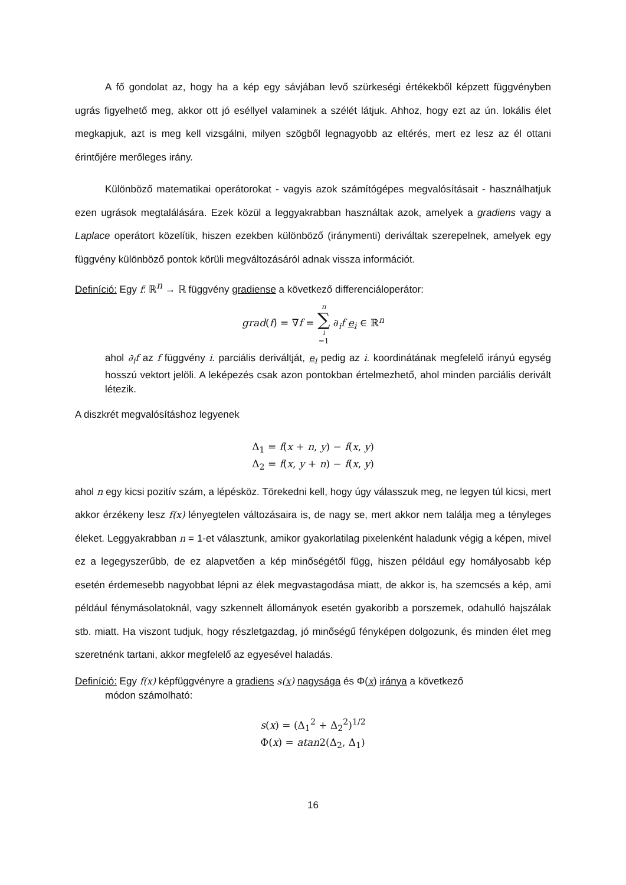A fő gondolat az, hogy ha a kép egy sávjában levő szürkeségi értékekből képzett függvényben ugrás figyelhető meg, akkor ott jó eséllyel valaminek a szélét látjuk. Ahhoz, hogy ezt az ún. lokális élet megkapjuk, azt is meg kell vizsgálni, milyen szögből legnagyobb az eltérés, mert ez lesz az él ottani érintőjére merőleges irány.
Különböző matematikai operátorokat - vagyis azok számítógépes megvalósításait - használhatjuk ezen ugrások megtalálására. Ezek közül a leggyakrabban használtak azok, amelyek a gradiens vagy a Laplace operátort közelítik, hiszen ezekben különböző (iránymenti) deriváltak szerepelnek, amelyek egy függvény különböző pontok körüli megváltozásáról adnak vissza információt.
Definíció: Egy f: ℝ<sup>n</sup> → ℝ függvény gradiense a következő differenciáloperátor:
grad(f) = ∇f = n ∑ i =1 ∂<sub>i</sub>f e<sub>i</sub> ∈ ℝ<sup>n</sup>
ahol ∂<sub>i</sub>f az f függvény i. parciális deriváltját, e<sub>i</sub> pedig az i. koordinátának megfelelő irányú egység hosszú vektort jelöli. A leképezés csak azon pontokban értelmezhető, ahol minden parciális derivált létezik.
A diszkrét megvalósításhoz legyenek
Δ<sub>1</sub> = f(x + n, y) − f(x, y)
Δ<sub>2</sub> = f(x, y + n) − f(x, y)
ahol n egy kicsi pozitív szám, a lépésköz. Törekedni kell, hogy úgy válasszuk meg, ne legyen túl kicsi, mert akkor érzékeny lesz f(x) lényegtelen változásaira is, de nagy se, mert akkor nem találja meg a tényleges éleket. Leggyakrabban n = 1-et választunk, amikor gyakorlatilag pixelenként haladunk végig a képen, mivel ez a legegyszerűbb, de ez alapvetően a kép minőségétől függ, hiszen például egy homályosabb kép esetén érdemesebb nagyobbat lépni az élek megvastagodása miatt, de akkor is, ha szemcsés a kép, ami például fénymásolatoknál, vagy szkennelt állományok esetén gyakoribb a porszemek, odahulló hajszálak stb. miatt. Ha viszont tudjuk, hogy részletgazdag, jó minőségű fényképen dolgozunk, és minden élet meg szeretnénk tartani, akkor megfelelő az egyesével haladás.
Definíció: Egy f(x) képfüggvényre a gradiens s(x) nagysága és Φ(x) iránya a következő
módon számolható:
s(x) = (Δ<sub>1</sub><sup>2</sup> + Δ<sub>2</sub><sup>2</sup>)<sup>1/2</sup>
Φ(x) = atan2(Δ<sub>2</sub>, Δ<sub>1</sub>)
16